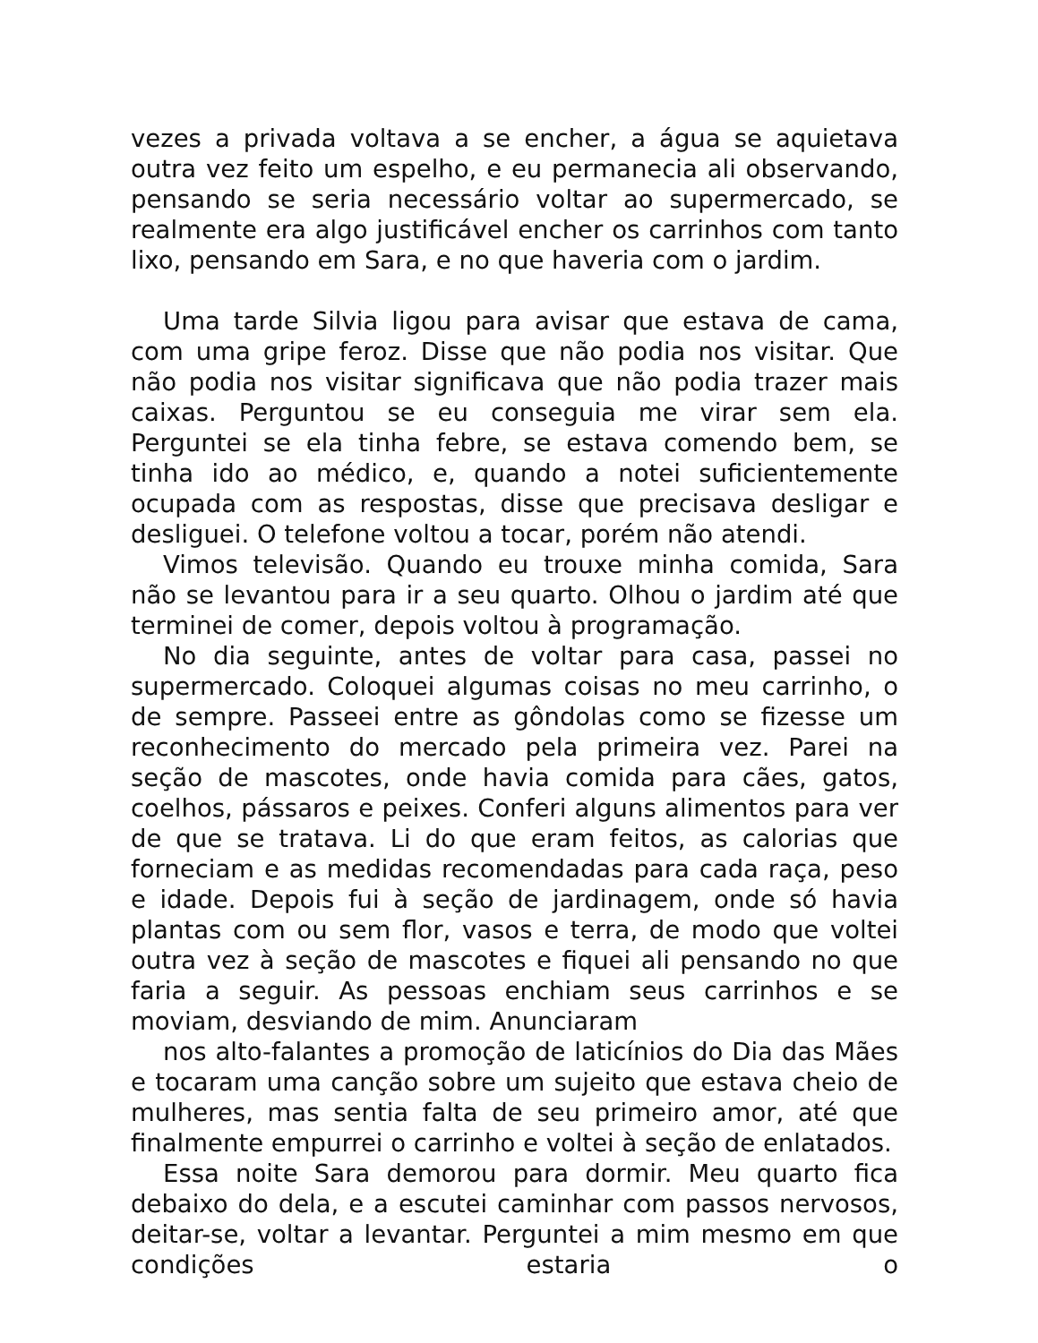vezes a privada voltava a se encher, a água se aquietava outra vez feito um espelho, e eu permanecia ali observando, pensando se seria necessário voltar ao supermercado, se realmente era algo justificável encher os carrinhos com tanto lixo, pensando em Sara, e no que haveria com o jardim.
Uma tarde Silvia ligou para avisar que estava de cama, com uma gripe feroz. Disse que não podia nos visitar. Que não podia nos visitar significava que não podia trazer mais caixas. Perguntou se eu conseguia me virar sem ela. Perguntei se ela tinha febre, se estava comendo bem, se tinha ido ao médico, e, quando a notei suficientemente ocupada com as respostas, disse que precisava desligar e desliguei. O telefone voltou a tocar, porém não atendi.
Vimos televisão. Quando eu trouxe minha comida, Sara não se levantou para ir a seu quarto. Olhou o jardim até que terminei de comer, depois voltou à programação.
No dia seguinte, antes de voltar para casa, passei no supermercado. Coloquei algumas coisas no meu carrinho, o de sempre. Passeei entre as gôndolas como se fizesse um reconhecimento do mercado pela primeira vez. Parei na seção de mascotes, onde havia comida para cães, gatos, coelhos, pássaros e peixes. Conferi alguns alimentos para ver de que se tratava. Li do que eram feitos, as calorias que forneciam e as medidas recomendadas para cada raça, peso e idade. Depois fui à seção de jardinagem, onde só havia plantas com ou sem flor, vasos e terra, de modo que voltei outra vez à seção de mascotes e fiquei ali pensando no que faria a seguir. As pessoas enchiam seus carrinhos e se moviam, desviando de mim. Anunciaram
nos alto-falantes a promoção de laticínios do Dia das Mães e tocaram uma canção sobre um sujeito que estava cheio de mulheres, mas sentia falta de seu primeiro amor, até que finalmente empurrei o carrinho e voltei à seção de enlatados.
Essa noite Sara demorou para dormir. Meu quarto fica debaixo do dela, e a escutei caminhar com passos nervosos, deitar-se, voltar a levantar. Perguntei a mim mesmo em que condições estaria o